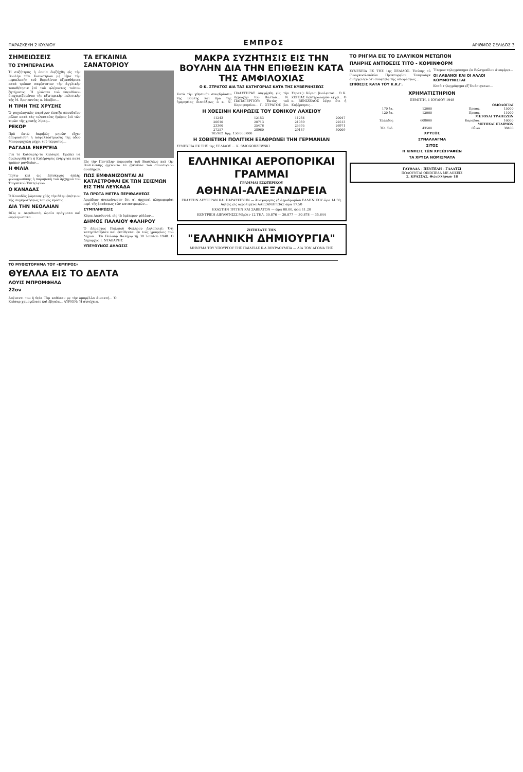ΠΑΡΑΣΚΕΥΗ 2 ΙΟΥΛΙΟΥ ΕΜΠΡΟΣ ΑΡΙΘΜΟΣ ΣΕΛΙΔΟΣ 3
ΣΗΜΕΙΩΣΕΙΣ
ΤΟ ΣΥΜΠΕΡΑΣΜΑ
Ἡ συζήτησις ἡ ὁποία διεξήχθη εἰς τὴν Βουλὴν τῶν Κοινοτήτων μὲ θέμα τὴν περιπλοκὴν τοῦ Βερολίνου ἐξεκαθάρισε κατὰ τρόπον σαφέστατον τὴν ἀγγλικὴν τοποθέτησιν ἐπὶ τοῦ φλέγοντος τούτου ζητήματος. Ἡ γλῶσσα τοῦ ὑπευθύνου διαχειριζομένου τὴν ἐξωτερικὴν πολιτικὴν τῆς Μ. Βρεταννίας κ. Μπέβιν...
Η ΤΙΜΗ ΤΗΣ ΧΡΥΣΗΣ
Ὁ ψυχολογικὸς παράγων ἐπαιξε σπουδαῖον ρόλον κατὰ τὰς τελευταίας ἡμέρας ἐπὶ τῶν τιμῶν τῆς χρυσῆς λίρας...
ΡΕΚΟΡ
Πρὸ ὀκτὼ ἀκριβῶς μηνῶν εἴχεν ἀποφασισθῆ ἡ ἀσφαλτόστρωσις τῆς ὁδοῦ Μαυρομιχάλη μέχρι τοῦ τέρματος...
ΡΑΓΔΑΙΑ ΕΝΕΡΓΕΙΑ
Γιὰ τὸ Καϊσαρῆς-τὸ Καϊσαρῆ. Πρέπει νὰ ὁμολογηθῆ ὅτι ἡ Κυβέρνησις ἐνήργησε κατὰ τρόπον ραγδαῖον...
Η ΦΙΛΙΑ
Ἔστω καὶ ὡς ἐπίσκεψις ἁπλῆς φιλοφροσύνης ἡ παραμονὴ τοῦ Ἀρχηγοῦ τοῦ Τουρκικοῦ Ἐπιτελείου...
Ο ΚΑΝΑΔΑΣ
Ὁ Καναδᾶς ἑώρτασε χθὲς τὴν 81ην ἐπέτειον τῆς συγκροτήσεως του εἰς κράτος...
ΔΙΑ ΤΗΝ ΝΕΟΛΑΙΑΝ
Φίλε κ. Διευθυντά, ὡραῖα πράγματα καὶ ὠφελιμώτατα...
ΤΑ ΕΓΚΑΙΝΙΑ ΣΑΝΑΤΟΡΙΟΥ
Εἰς τὴν Πεντέλην παρουσίᾳ τοῦ Βασιλέως καὶ τῆς Βασιλίσσης ἐγένοντο τὰ ἐγκαίνια τοῦ σανατορίου ἀναπήρων.
ΠΩΣ ΕΜΦΑΝΙΖΟΝΤΑΙ ΑΙ ΚΑΤΑΣΤΡΟΦΑΙ ΕΚ ΤΩΝ ΣΕΙΣΜΩΝ ΕΙΣ ΤΗΝ ΛΕΥΚΑΔΑ
ΤΑ ΠΡΩΤΑ ΜΕΤΡΑ ΠΕΡΙΘΑΛΨΕΩΣ
Ἀρμόδιος ἀνεκοίνωσεν ὅτι αἱ ἀρχικαὶ πληροφορίαι περὶ τῆς ἐκτάσεως τῶν καταστροφῶν...
ΣΥΜΠΛΗΡΩΣΙΣ
Κύριε Διευθυντά, εἰς τὸ ὑμέτερον φύλλον...
ΔΗΜΟΣ ΠΑΛΑΙΟΥ ΦΑΛΗΡΟΥ
Ὁ Δήμαρχος Παλαιοῦ Φαλήρου Δηλοποιεῖ: Ὅτι κατηρτίσθησαν καὶ ἐκτίθενται ἐν τοῖς γραφείοις τοῦ Δήμου... Ἐν Παλαιῷ Φαλήρῳ τῇ 30 Ἰουνίου 1948. Ὁ Δήμαρχος Ι. ΝΤΑΒΑΡΗΣ
ΥΠΕΥΘΥΝΟΣ ΔΗΛΩΣΙΣ
ΜΑΚΡΑ ΣΥΖΗΤΗΣΙΣ ΕΙΣ ΤΗΝ ΒΟΥΛΗΝ ΔΙΑ ΤΗΝ ΕΠΙΘΕΣΙΝ ΚΑΤΑ ΤΗΣ ΑΜΦΙΛΟΧΙΑΣ
Ο Κ. ΣΤΡΑΤΟΣ ΔΙΑ ΤΑΣ ΚΑΤΗΓΟΡΙΑΣ ΚΑΤΑ ΤΗΣ ΚΥΒΕΡΝΗΣΕΩΣ
Κατὰ τὴν χθεσινὴν συνεδρίασιν τῆς Βουλῆς καὶ πρὸ τῆς ἡμερησίας διατάξεως ὁ κ. Ν. ΠΛΑΣΤΗΡΑΣ ἀνεφέρθη εἰς τὴν περιοχὴν τοῦ Βάλτου... Ν. ΠΑΠΑΓΕΡΓΙΟΥ: Ἐκτὸς τοῦ Καρπενησίου... Γ. ΣΤΡΑΤΟΣ (ὑπ. Στρατ.): Κύριοι βουλευταί... Ο Κ. ΖΕΡΒΑΣ δευτερολογῶν λέγει... Ο κ. ΒΕΝΙΖΕΛΟΣ λέγει ὅτι ἡ Κυβέρνησις...
Η ΧΘΕΣΙΝΗ ΚΛΗΡΩΣΙΣ ΤΟΥ ΕΘΝΙΚΟΥ ΛΑΧΕΙΟΥ
| 11243 | 12153 | 11284 | 20047 |
| 20610 | 20713 | 21089 | 22513 |
| 23360 | 25476 | 25595 | 26971 |
| 27257 | 28960 | 29187 | 30009 |
| 105902 | δρχ. 150.000.000 | | |
Η ΣΟΒΙΕΤΙΚΗ ΠΟΛΙΤΙΚΗ ΕΞΑΘΡΩΝΕΙ ΤΗΝ ΓΕΡΜΑΝΙΑΝ
ΣΥΝΕΧΕΙΑ ΕΚ ΤΗΣ 1ης ΣΕΛΙΔΟΣ ... K. SMOGORZEWSKI
ΕΛΛΗΝΙΚΑΙ ΑΕΡΟΠΟΡΙΚΑΙ ΓΡΑΜΜΑΙ
ΓΡΑΜΜΑΙ ΕΞΩΤΕΡΙΚΟΥ
ΑΘΗΝΑΙ-ΑΛΕΞΑΝΔΡΕΙΑ
ΕΚΑΣΤΗΝ ΔΕΥΤΕΡΑΝ ΚΑΙ ΠΑΡΑΣΚΕΥΗΝ — Ἀναχώρησις ἐξ ἀεροδρομίου ΕΛΛΗΝΙΚΟΥ ὥρα 14.30, Ἀφίξις εἰς ἀερολιμένα ΑΛΕΞΑΝΔΡΕΙΑΣ ὥρα 17.50
ΕΚΑΣΤΗΝ ΤΡΙΤΗΝ ΚΑΙ ΣΑΒΒΑΤΟΝ — ὥρα 08.00, ὥρα 11.20
ΚΕΝΤΡΙΚΗ ΔΙΕΥΘΥΝΣΙΣ Μέρλιν 12 ΤΗΛ. 30.876 — 30.877 — 30.878 — 35.644
ΖΗΤΗΣΑΤΕ ΤΗΝ
"ΕΛΛΗΝΙΚΗ ΔΗΜΙΟΥΡΓΙΑ"
ΜΗΝΥΜΑ ΤΟΥ ΥΠΟΥΡΓΟΥ ΤΗΣ ΠΑΙΔΕΙΑΣ Κ.Δ.ΒΟΥΡΔΟΥΜΠΑ — ΔΙΑ ΤΟΝ ΑΓΩΝΑ ΤΗΣ
ΤΟ ΡΗΓΜΑ ΕΙΣ ΤΟ ΣΛΑΥΙΚΟΝ ΜΕΤΩΠΟΝ
ΠΛΗΡΗΣ ΑΝΤΙΘΕΣΙΣ ΤΙΤΟ - ΚΟΜΙΝΦΟΡΜ
ΣΥΝΕΧΕΙΑ ΕΚ ΤΗΣ 1ης ΣΕΛΙΔΟΣ. Ἐπίσης τὸ Γιουγκοσλαυϊκὸν Πρακτορεῖον Τανγιούγκ ἀνήγγειλεν ὅτι συνεπείᾳ τῆς ἀποφάσεως...
ΕΠΙΘΕΣΙΣ ΚΑΤΑ ΤΟΥ Κ.Κ.Γ.
Ἕτερον τηλεγράφημα ἐκ Βελιγραδίου ἀναφέρει...
ΟΙ ΑΛΒΑΝΟΙ ΚΑΙ ΟΙ ΑΛΛΟΙ ΚΟΜΜΟΥΝΙΣΤΑΙ
Κατὰ τηλεγράφημα ἐξ Ὀυάσιγκτων...
ΧΡΗΜΑΤΙΣΤΗΡΙΟΝ
ΠΕΜΠΤΗ, 1 ΙΟΥΛΙΟΥ 1948
| ΟΜΟΛΟΓΙΑΙ | | | |
| --- | --- | --- | --- |
| 170 ἐκ. | 12000 | Προσφ. | 15000 |
| 120 ἐκ. | 12000 | Προσφ. | 11000 |
| ΜΕΤΟΧΑΙ ΤΡΑΠΕΖΩΝ | | | |
| Ἑλλάδος | 608000 | Καραβασ. | 16000 |
| ΜΕΤΟΧΑΙ ΕΤΑΙΡΙΩΝ | | | |
| Ἠλ. Σιδ. | 43500 | Οἶνοι | 38400 |
ΧΡΥΣΟΣ
ΣΥΝΑΛΛΑΓΜΑ
ΣΙΤΟΣ
Η ΚΙΝΗΣΙΣ ΤΩΝ ΧΡΕΩΓΡΑΦΩΝ
ΤΑ ΧΡΥΣΑ ΝΟΜΙΣΜΑΤΑ
ΓΛΥΦΑΔΑ - ΠΕΝΤΕΛΗ - ΓΑΛΑΤΣΙ
ΠΩΛΟΥΝΤΑΙ ΟΙΚΟΠΕΔΑ ΜΕ ΔΟΣΕΙΣ
Σ. ΚΡΑΣΣΑΣ, Φιλελλήνων 18
ΤΟ ΜΥΘΙΣΤΟΡΗΜΑ ΤΟΥ «ΕΜΠΡΟΣ»
ΘΥΕΛΛΑ ΕΙΣ ΤΟ ΔΕΛΤΑ
ΛΟΥΙΣ ΜΠΡΟΜΦΗΛΔ
22ον
Ἀπέναντι του ἡ θεία Τὰμ καθόταν με τὴν ὀμπρέλλα ἀνοικτή... Ὁ Καῖσαρ χαμογέλασε καὶ ἔβγαλε... ΑΥΡΙΟΝ: Ἡ συνέχεια.